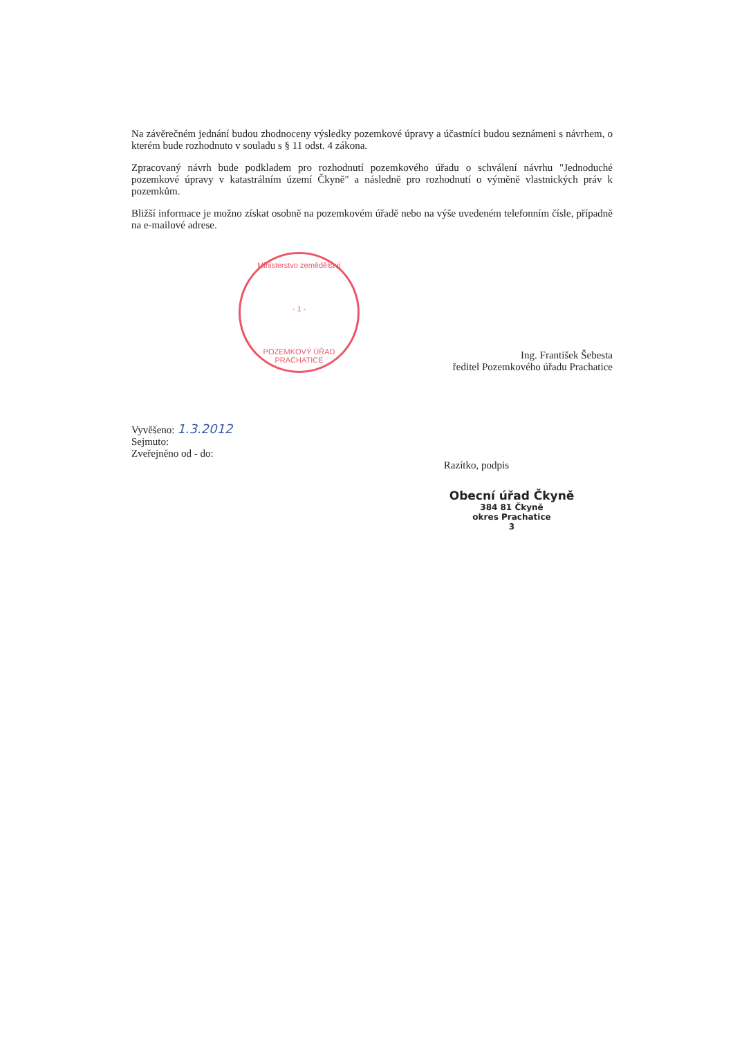Na závěrečném jednání budou zhodnoceny výsledky pozemkové úpravy a účastníci budou seznámeni s návrhem, o kterém bude rozhodnuto v souladu s § 11 odst. 4 zákona.
Zpracovaný návrh bude podkladem pro rozhodnutí pozemkového úřadu o schválení návrhu "Jednoduché pozemkové úpravy v katastrálním území Čkyně" a následně pro rozhodnutí o výměně vlastnických práv k pozemkům.
Bližší informace je možno získat osobně na pozemkovém úřadě nebo na výše uvedeném telefonním čísle, případně na e-mailové adrese.
Ministerstvo zemědělství
- 1 -
POZEMKOVÝ ÚŘAD PRACHATICE
Ing. František Šebesta
ředitel Pozemkového úřadu Prachatice
Vyvěšeno: 1.3.2012
Sejmuto:
Zveřejněno od - do:
Razítko, podpis
Obecní úřad Čkyně
384 81 Čkyně
okres Prachatice
3